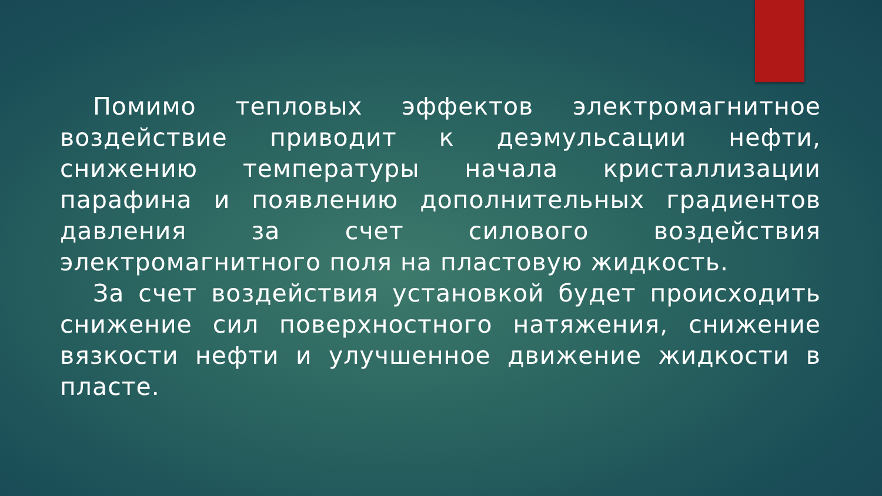Помимо тепловых эффектов электромагнитное воздействие приводит к деэмульсации нефти, снижению температуры начала кристаллизации парафина и появлению дополнительных градиентов давления за счет силового воздействия электромагнитного поля на пластовую жидкость.
За счет воздействия установкой будет происходить снижение сил поверхностного натяжения, снижение вязкости нефти и улучшенное движение жидкости в пласте.